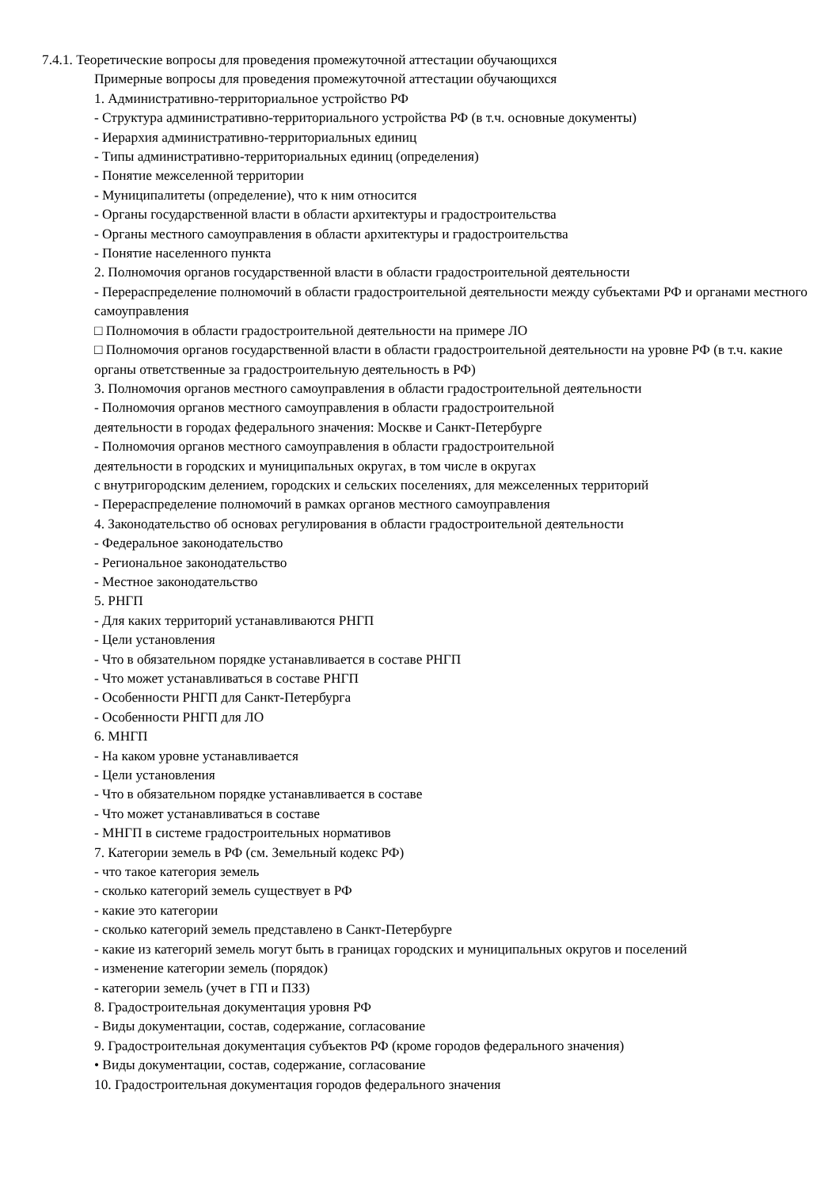7.4.1. Теоретические вопросы для проведения промежуточной аттестации обучающихся
Примерные вопросы для проведения промежуточной аттестации обучающихся
1. Административно-территориальное устройство РФ
- Структура административно-территориального устройства РФ (в т.ч. основные документы)
- Иерархия административно-территориальных единиц
- Типы административно-территориальных единиц (определения)
- Понятие межселенной территории
- Муниципалитеты (определение), что к ним относится
- Органы государственной власти в области архитектуры и градостроительства
- Органы местного самоуправления в области архитектуры и градостроительства
- Понятие населенного пункта
2. Полномочия органов государственной власти в области градостроительной деятельности
- Перераспределение полномочий в области градостроительной деятельности между субъектами РФ и органами местного самоуправления
□ Полномочия в области градостроительной деятельности на примере ЛО
□ Полномочия органов государственной власти в области градостроительной деятельности на уровне РФ (в т.ч. какие органы ответственные за градостроительную деятельность в РФ)
3. Полномочия органов местного самоуправления в области градостроительной деятельности
- Полномочия органов местного самоуправления в области градостроительной
деятельности в городах федерального значения: Москве и Санкт-Петербурге
- Полномочия органов местного самоуправления в области градостроительной
деятельности в городских и муниципальных округах, в том числе в округах
с внутригородским делением, городских и сельских поселениях, для межселенных территорий
- Перераспределение полномочий в рамках органов местного самоуправления
4. Законодательство об основах регулирования в области градостроительной деятельности
- Федеральное законодательство
- Региональное законодательство
- Местное законодательство
5. РНГП
- Для каких территорий устанавливаются РНГП
- Цели установления
- Что в обязательном порядке устанавливается в составе РНГП
- Что может устанавливаться в составе РНГП
- Особенности РНГП для Санкт-Петербурга
- Особенности РНГП для ЛО
6. МНГП
- На каком уровне устанавливается
- Цели установления
- Что в обязательном порядке устанавливается в составе
- Что может устанавливаться в составе
- МНГП в системе градостроительных нормативов
7. Категории земель в РФ (см. Земельный кодекс РФ)
- что такое категория земель
- сколько категорий земель существует в РФ
- какие это категории
- сколько категорий земель представлено в Санкт-Петербурге
- какие из категорий земель могут быть в границах городских и муниципальных округов и поселений
- изменение категории земель (порядок)
- категории земель (учет в ГП и ПЗЗ)
8. Градостроительная документация уровня РФ
- Виды документации, состав, содержание, согласование
9. Градостроительная документация субъектов РФ (кроме городов федерального значения)
• Виды документации, состав, содержание, согласование
10. Градостроительная документация городов федерального значения